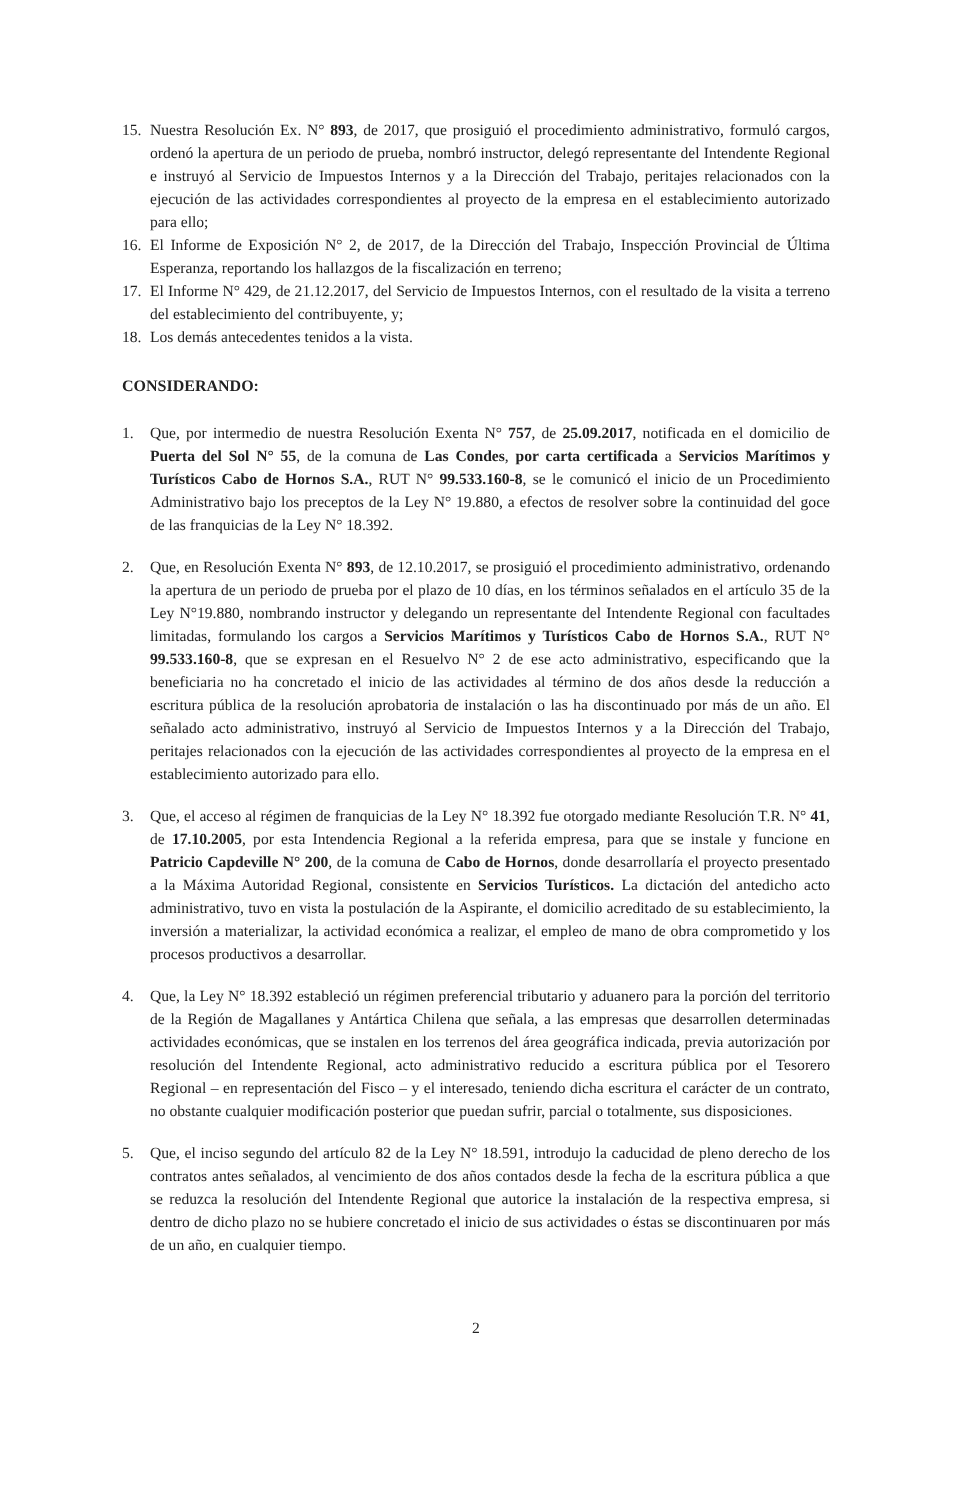15. Nuestra Resolución Ex. N° 893, de 2017, que prosiguió el procedimiento administrativo, formuló cargos, ordenó la apertura de un periodo de prueba, nombró instructor, delegó representante del Intendente Regional e instruyó al Servicio de Impuestos Internos y a la Dirección del Trabajo, peritajes relacionados con la ejecución de las actividades correspondientes al proyecto de la empresa en el establecimiento autorizado para ello;
16. El Informe de Exposición N° 2, de 2017, de la Dirección del Trabajo, Inspección Provincial de Última Esperanza, reportando los hallazgos de la fiscalización en terreno;
17. El Informe N° 429, de 21.12.2017, del Servicio de Impuestos Internos, con el resultado de la visita a terreno del establecimiento del contribuyente, y;
18. Los demás antecedentes tenidos a la vista.
CONSIDERANDO:
1. Que, por intermedio de nuestra Resolución Exenta N° 757, de 25.09.2017, notificada en el domicilio de Puerta del Sol N° 55, de la comuna de Las Condes, por carta certificada a Servicios Marítimos y Turísticos Cabo de Hornos S.A., RUT N° 99.533.160-8, se le comunicó el inicio de un Procedimiento Administrativo bajo los preceptos de la Ley N° 19.880, a efectos de resolver sobre la continuidad del goce de las franquicias de la Ley N° 18.392.
2. Que, en Resolución Exenta N° 893, de 12.10.2017, se prosiguió el procedimiento administrativo, ordenando la apertura de un periodo de prueba por el plazo de 10 días, en los términos señalados en el artículo 35 de la Ley N°19.880, nombrando instructor y delegando un representante del Intendente Regional con facultades limitadas, formulando los cargos a Servicios Marítimos y Turísticos Cabo de Hornos S.A., RUT N° 99.533.160-8, que se expresan en el Resuelvo N° 2 de ese acto administrativo, especificando que la beneficiaria no ha concretado el inicio de las actividades al término de dos años desde la reducción a escritura pública de la resolución aprobatoria de instalación o las ha discontinuado por más de un año. El señalado acto administrativo, instruyó al Servicio de Impuestos Internos y a la Dirección del Trabajo, peritajes relacionados con la ejecución de las actividades correspondientes al proyecto de la empresa en el establecimiento autorizado para ello.
3. Que, el acceso al régimen de franquicias de la Ley N° 18.392 fue otorgado mediante Resolución T.R. N° 41, de 17.10.2005, por esta Intendencia Regional a la referida empresa, para que se instale y funcione en Patricio Capdeville N° 200, de la comuna de Cabo de Hornos, donde desarrollaría el proyecto presentado a la Máxima Autoridad Regional, consistente en Servicios Turísticos. La dictación del antedicho acto administrativo, tuvo en vista la postulación de la Aspirante, el domicilio acreditado de su establecimiento, la inversión a materializar, la actividad económica a realizar, el empleo de mano de obra comprometido y los procesos productivos a desarrollar.
4. Que, la Ley N° 18.392 estableció un régimen preferencial tributario y aduanero para la porción del territorio de la Región de Magallanes y Antártica Chilena que señala, a las empresas que desarrollen determinadas actividades económicas, que se instalen en los terrenos del área geográfica indicada, previa autorización por resolución del Intendente Regional, acto administrativo reducido a escritura pública por el Tesorero Regional – en representación del Fisco – y el interesado, teniendo dicha escritura el carácter de un contrato, no obstante cualquier modificación posterior que puedan sufrir, parcial o totalmente, sus disposiciones.
5. Que, el inciso segundo del artículo 82 de la Ley N° 18.591, introdujo la caducidad de pleno derecho de los contratos antes señalados, al vencimiento de dos años contados desde la fecha de la escritura pública a que se reduzca la resolución del Intendente Regional que autorice la instalación de la respectiva empresa, si dentro de dicho plazo no se hubiere concretado el inicio de sus actividades o éstas se discontinuaren por más de un año, en cualquier tiempo.
2